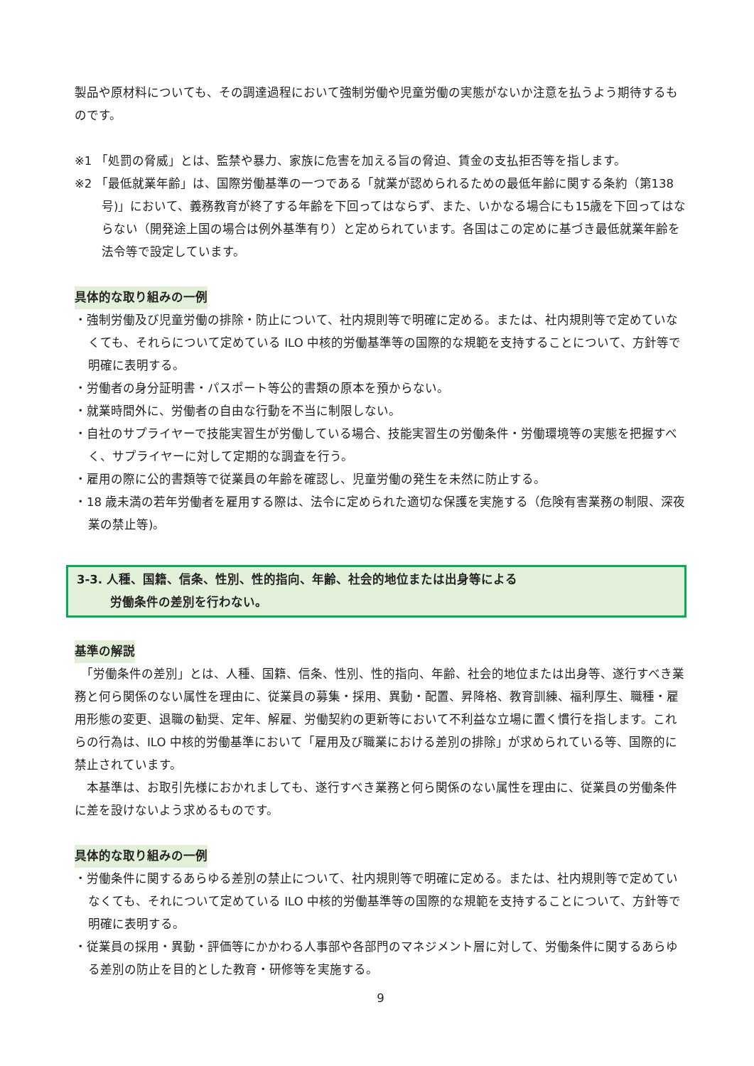製品や原材料についても、その調達過程において強制労働や児童労働の実態がないか注意を払うよう期待するものです。
※1 「処罰の脅威」とは、監禁や暴力、家族に危害を加える旨の脅迫、賃金の支払拒否等を指します。
※2 「最低就業年齢」は、国際労働基準の一つである「就業が認められるための最低年齢に関する条約（第138号)」において、義務教育が終了する年齢を下回ってはならず、また、いかなる場合にも15歳を下回ってはならない（開発途上国の場合は例外基準有り）と定められています。各国はこの定めに基づき最低就業年齢を法令等で設定しています。
具体的な取り組みの一例
・強制労働及び児童労働の排除・防止について、社内規則等で明確に定める。または、社内規則等で定めていなくても、それらについて定めている ILO 中核的労働基準等の国際的な規範を支持することについて、方針等で明確に表明する。
・労働者の身分証明書・パスポート等公的書類の原本を預からない。
・就業時間外に、労働者の自由な行動を不当に制限しない。
・自社のサプライヤーで技能実習生が労働している場合、技能実習生の労働条件・労働環境等の実態を把握すべく、サプライヤーに対して定期的な調査を行う。
・雇用の際に公的書類等で従業員の年齢を確認し、児童労働の発生を未然に防止する。
・18 歳未満の若年労働者を雇用する際は、法令に定められた適切な保護を実施する（危険有害業務の制限、深夜業の禁止等)。
3-3. 人種、国籍、信条、性別、性的指向、年齢、社会的地位または出身等による
労働条件の差別を行わない。
基準の解説
　「労働条件の差別」とは、人種、国籍、信条、性別、性的指向、年齢、社会的地位または出身等、遂行すべき業務と何ら関係のない属性を理由に、従業員の募集・採用、異動・配置、昇降格、教育訓練、福利厚生、職種・雇用形態の変更、退職の勧奨、定年、解雇、労働契約の更新等において不利益な立場に置く慣行を指します。これらの行為は、ILO 中核的労働基準において「雇用及び職業における差別の排除」が求められている等、国際的に禁止されています。
　本基準は、お取引先様におかれましても、遂行すべき業務と何ら関係のない属性を理由に、従業員の労働条件に差を設けないよう求めるものです。
具体的な取り組みの一例
・労働条件に関するあらゆる差別の禁止について、社内規則等で明確に定める。または、社内規則等で定めていなくても、それについて定めている ILO 中核的労働基準等の国際的な規範を支持することについて、方針等で明確に表明する。
・従業員の採用・異動・評価等にかかわる人事部や各部門のマネジメント層に対して、労働条件に関するあらゆる差別の防止を目的とした教育・研修等を実施する。
9